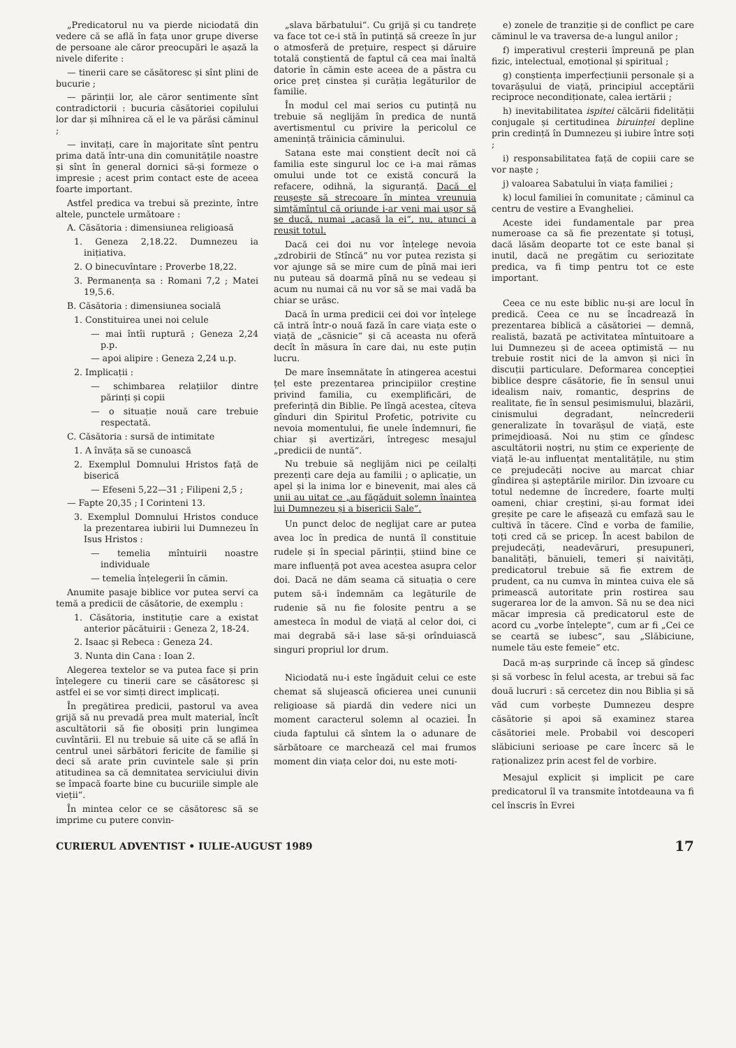„Predicatorul nu va pierde niciodată din vedere că se află în fața unor grupe diverse de persoane ale căror preocupări le așază la nivele diferite :
— tinerii care se căsătoresc și sînt plini de bucurie ;
— părinții lor, ale căror sentimente sînt contradictorii : bucuria căsătoriei copilului lor dar și mîhnirea că el le va părăsi căminul ;
— invitați, care în majoritate sînt pentru prima dată într-una din comunitățile noastre și sînt în general dornici să-și formeze o impresie ; acest prim contact este de aceea foarte important.
Astfel predica va trebui să prezinte, între altele, punctele următoare :
A. Căsătoria : dimensiunea religioasă
1. Geneza 2,18.22. Dumnezeu ia inițiativa.
2. O binecuvîntare : Proverbe 18,22.
3. Permanența sa : Romani 7,2 ; Matei 19,5.6.
B. Căsătoria : dimensiunea socială
1. Constituirea unei noi celule
— mai întîi ruptură ; Geneza 2,24 p.p.
— apoi alipire : Geneza 2,24 u.p.
2. Implicații :
— schimbarea relațiilor dintre părinți și copii
— o situație nouă care trebuie respectată.
C. Căsătoria : sursă de intimitate
1. A învăța să se cunoască
2. Exemplul Domnului Hristos față de biserică
— Efeseni 5,22—31 ; Filipeni 2,5 ;
— Fapte 20,35 ; I Corinteni 13.
3. Exemplul Domnului Hristos conduce la prezentarea iubirii lui Dumnezeu în Isus Hristos :
— temelia mîntuirii noastre individuale
— temelia înțelegerii în cămin.
Anumite pasaje biblice vor putea servi ca temă a predicii de căsătorie, de exemplu :
1. Căsătoria, instituție care a existat anterior păcătuirii : Geneza 2, 18-24.
2. Isaac și Rebeca : Geneza 24.
3. Nunta din Cana : Ioan 2.
Alegerea textelor se va putea face și prin înțelegere cu tinerii care se căsătoresc și astfel ei se vor simți direct implicați.
În pregătirea predicii, pastorul va avea grijă să nu prevadă prea mult material, încît ascultătorii să fie obosiți prin lungimea cuvîntării. El nu trebuie să uite că se află în centrul unei sărbători fericite de familie și deci să arate prin cuvintele sale și prin atitudinea sa că demnitatea serviciului divin se împacă foarte bine cu bucuriile simple ale vieții“.
În mintea celor ce se căsătoresc să se imprime cu putere convin-
„slava bărbatului“. Cu grijă și cu tandrețe va face tot ce-i stă în putință să creeze în jur o atmosferă de prețuire, respect și dăruire totală conștientă de faptul că cea mai înaltă datorie în cămin este aceea de a păstra cu orice preț cinstea și curăția legăturilor de familie.
În modul cel mai serios cu putință nu trebuie să neglijăm în predica de nuntă avertismentul cu privire la pericolul ce amenință trăinicia căminului.
Satana este mai conștient decît noi că familia este singurul loc ce i-a mai rămas omului unde tot ce există concură la refacere, odihnă, la siguranță. Dacă el reușește să strecoare în mintea vreunuia simțămîntul că oriunde i-ar veni mai ușor să se ducă, numai „acasă la ei“, nu, atunci a reușit totul.
Dacă cei doi nu vor înțelege nevoia „zdrobirii de Stîncă“ nu vor putea rezista și vor ajunge să se mire cum de pînă mai ieri nu puteau să doarmă pînă nu se vedeau și acum nu numai că nu vor să se mai vadă ba chiar se urăsc.
Dacă în urma predicii cei doi vor înțelege că intră într-o nouă fază în care viața este o viață de „căsnicie“ și că aceasta nu oferă decît în măsura în care dai, nu este puțin lucru.
De mare însemnătate în atingerea acestui țel este prezentarea principiilor creștine privind familia, cu exemplificări, de preferință din Biblie. Pe lîngă acestea, cîteva gînduri din Spiritul Profetic, potrivite cu nevoia momentului, fie unele îndemnuri, fie chiar și avertizări, întregesc mesajul „predicii de nuntă“.
Nu trebuie să neglijăm nici pe ceilalți prezenți care deja au familii ; o aplicație, un apel și la inima lor e binevenit, mai ales că unii au uitat ce „au făgăduit solemn înaintea lui Dumnezeu și a bisericii Sale“.
Un punct deloc de neglijat care ar putea avea loc în predica de nuntă îl constituie rudele și în special părinții, știind bine ce mare influență pot avea acestea asupra celor doi. Dacă ne dăm seama că situația o cere putem să-i îndemnăm ca legăturile de rudenie să nu fie folosite pentru a se amesteca în modul de viață al celor doi, ci mai degrabă să-i lase să-și orînduiască singuri propriul lor drum.
Niciodată nu-i este îngăduit celui ce este chemat să slujească oficierea unei cununii religioase să piardă din vedere nici un moment caracterul solemn al ocaziei. În ciuda faptului că sîntem la o adunare de sărbătoare ce marchează cel mai frumos moment din viața celor doi, nu este moti-
e) zonele de tranziție și de conflict pe care căminul le va traversa de-a lungul anilor ;
f) imperativul creșterii împreună pe plan fizic, intelectual, emoțional și spiritual ;
g) conștiența imperfecțiunii personale și a tovarășului de viață, principiul acceptării reciproce necondiționate, calea iertării ;
h) inevitabilitatea ispitei călcării fidelității conjugale și certitudinea biruinței depline prin credință în Dumnezeu și iubire între soți ;
i) responsabilitatea față de copiii care se vor naște ;
j) valoarea Sabatului în viața familiei ;
k) locul familiei în comunitate ; căminul ca centru de vestire a Evangheliei.
Aceste idei fundamentale par prea numeroase ca să fie prezentate și totuși, dacă lăsăm deoparte tot ce este banal și inutil, dacă ne pregătim cu seriozitate predica, va fi timp pentru tot ce este important.
Ceea ce nu este biblic nu-și are locul în predică. Ceea ce nu se încadrează în prezentarea biblică a căsătoriei — demnă, realistă, bazată pe activitatea mîntuitoare a lui Dumnezeu și de aceea optimistă — nu trebuie rostit nici de la amvon și nici în discuții particulare. Deformarea concepției biblice despre căsătorie, fie în sensul unui idealism naiv, romantic, desprins de realitate, fie în sensul pesimismului, blazării, cinismului degradant, neîncrederii generalizate în tovarășul de viață, este primejdioasă. Noi nu știm ce gîndesc ascultătorii noștri, nu știm ce experiențe de viață le-au influențat mentalitățile, nu știm ce prejudecăți nocive au marcat chiar gîndirea și așteptările mirilor. Din izvoare cu totul nedemne de încredere, foarte mulți oameni, chiar creștini, și-au format idei greșite pe care le afișează cu emfază sau le cultivă în tăcere. Cînd e vorba de familie, toți cred că se pricep. În acest babilon de prejudecăți, neadevăruri, presupuneri, banalități, bănuieli, temeri și naivități, predicatorul trebuie să fie extrem de prudent, ca nu cumva în mintea cuiva ele să primească autoritate prin rostirea sau sugerarea lor de la amvon. Să nu se dea nici măcar impresia că predicatorul este de acord cu „vorbe înțelepte“, cum ar fi „Cei ce se ceartă se iubesc“, sau „Slăbiciune, numele tău este femeie“ etc.
Dacă m-aș surprinde că încep să gîndesc și să vorbesc în felul acesta, ar trebui să fac două lucruri : să cercetez din nou Biblia și să văd cum vorbește Dumnezeu despre căsătorie și apoi să examinez starea căsătoriei mele. Probabil voi descoperi slăbiciuni serioase pe care încerc să le raționalizez prin acest fel de vorbire.
Mesajul explicit și implicit pe care predicatorul îl va transmite întotdeauna va fi cel înscris în Evrei
CURIERUL ADVENTIST • IULIE-AUGUST 1989 17